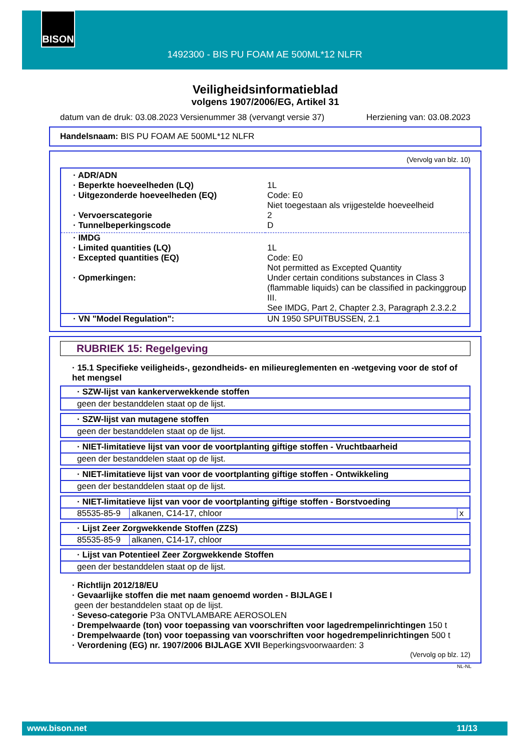BISON
1492300 - BIS PU FOAM AE 500ML*12 NLFR
Veiligheidsinformatieblad
volgens 1907/2006/EG, Artikel 31
datum van de druk: 03.08.2023 Versienummer 38 (vervangt versie 37) Herziening van: 03.08.2023
Handelsnaam: BIS PU FOAM AE 500ML*12 NLFR
(Vervolg van blz. 10)
| · ADR/ADN | |
| · Beperkte hoeveelheden (LQ) | 1L |
| · Uitgezonderde hoeveelheden (EQ) | Code: E0 Niet toegestaan als vrijgestelde hoeveelheid |
| · Vervoerscategorie | 2 |
| · Tunnelbeperkingscode | D |
| · IMDG | |
| · Limited quantities (LQ) | 1L |
| · Excepted quantities (EQ) | Code: E0 Not permitted as Excepted Quantity |
| · Opmerkingen: | Under certain conditions substances in Class 3 (flammable liquids) can be classified in packinggroup III. See IMDG, Part 2, Chapter 2.3, Paragraph 2.3.2.2 |
| · VN "Model Regulation": | UN 1950 SPUITBUSSEN, 2.1 |
RUBRIEK 15: Regelgeving
· 15.1 Specifieke veiligheids-, gezondheids- en milieureglementen en -wetgeving voor de stof of het mengsel
· SZW-lijst van kankerverwekkende stoffen
geen der bestanddelen staat op de lijst.
· SZW-lijst van mutagene stoffen
geen der bestanddelen staat op de lijst.
· NIET-limitatieve lijst van voor de voortplanting giftige stoffen - Vruchtbaarheid
geen der bestanddelen staat op de lijst.
· NIET-limitatieve lijst van voor de voortplanting giftige stoffen - Ontwikkeling
geen der bestanddelen staat op de lijst.
· NIET-limitatieve lijst van voor de voortplanting giftige stoffen - Borstvoeding
| 85535-85-9 | alkanen, C14-17, chloor | x |
· Lijst Zeer Zorgwekkende Stoffen (ZZS)
| 85535-85-9 | alkanen, C14-17, chloor |
· Lijst van Potentieel Zeer Zorgwekkende Stoffen
geen der bestanddelen staat op de lijst.
· Richtlijn 2012/18/EU
· Gevaarlijke stoffen die met naam genoemd worden - BIJLAGE I
geen der bestanddelen staat op de lijst.
· Seveso-categorie P3a ONTVLAMBARE AEROSOLEN
· Drempelwaarde (ton) voor toepassing van voorschriften voor lagedrempelinrichtingen 150 t
· Drempelwaarde (ton) voor toepassing van voorschriften voor hogedrempelinrichtingen 500 t
· Verordening (EG) nr. 1907/2006 BIJLAGE XVII Beperkingsvoorwaarden: 3
(Vervolg op blz. 12)
NL-NL
www.bison.net 11/13